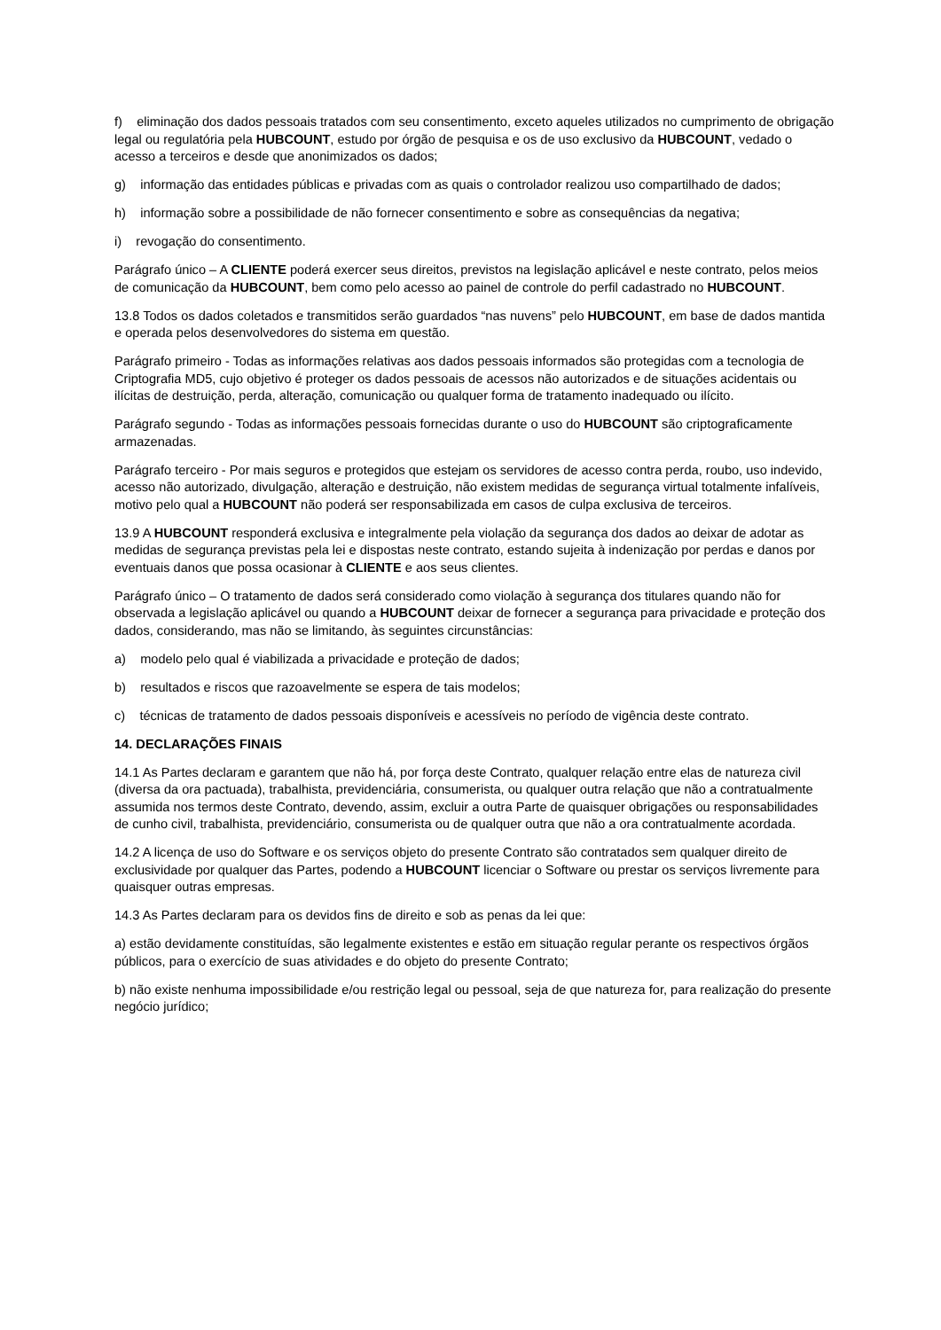f) eliminação dos dados pessoais tratados com seu consentimento, exceto aqueles utilizados no cumprimento de obrigação legal ou regulatória pela HUBCOUNT, estudo por órgão de pesquisa e os de uso exclusivo da HUBCOUNT, vedado o acesso a terceiros e desde que anonimizados os dados;
g) informação das entidades públicas e privadas com as quais o controlador realizou uso compartilhado de dados;
h) informação sobre a possibilidade de não fornecer consentimento e sobre as consequências da negativa;
i) revogação do consentimento.
Parágrafo único – A CLIENTE poderá exercer seus direitos, previstos na legislação aplicável e neste contrato, pelos meios de comunicação da HUBCOUNT, bem como pelo acesso ao painel de controle do perfil cadastrado no HUBCOUNT.
13.8 Todos os dados coletados e transmitidos serão guardados “nas nuvens” pelo HUBCOUNT, em base de dados mantida e operada pelos desenvolvedores do sistema em questão.
Parágrafo primeiro - Todas as informações relativas aos dados pessoais informados são protegidas com a tecnologia de Criptografia MD5, cujo objetivo é proteger os dados pessoais de acessos não autorizados e de situações acidentais ou ilícitas de destruição, perda, alteração, comunicação ou qualquer forma de tratamento inadequado ou ilícito.
Parágrafo segundo - Todas as informações pessoais fornecidas durante o uso do HUBCOUNT são criptograficamente armazenadas.
Parágrafo terceiro - Por mais seguros e protegidos que estejam os servidores de acesso contra perda, roubo, uso indevido, acesso não autorizado, divulgação, alteração e destruição, não existem medidas de segurança virtual totalmente infalíveis, motivo pelo qual a HUBCOUNT não poderá ser responsabilizada em casos de culpa exclusiva de terceiros.
13.9 A HUBCOUNT responderá exclusiva e integralmente pela violação da segurança dos dados ao deixar de adotar as medidas de segurança previstas pela lei e dispostas neste contrato, estando sujeita à indenização por perdas e danos por eventuais danos que possa ocasionar à CLIENTE e aos seus clientes.
Parágrafo único – O tratamento de dados será considerado como violação à segurança dos titulares quando não for observada a legislação aplicável ou quando a HUBCOUNT deixar de fornecer a segurança para privacidade e proteção dos dados, considerando, mas não se limitando, às seguintes circunstâncias:
a) modelo pelo qual é viabilizada a privacidade e proteção de dados;
b) resultados e riscos que razoavelmente se espera de tais modelos;
c) técnicas de tratamento de dados pessoais disponíveis e acessíveis no período de vigência deste contrato.
14. DECLARAÇÕES FINAIS
14.1 As Partes declaram e garantem que não há, por força deste Contrato, qualquer relação entre elas de natureza civil (diversa da ora pactuada), trabalhista, previdenciária, consumerista, ou qualquer outra relação que não a contratualmente assumida nos termos deste Contrato, devendo, assim, excluir a outra Parte de quaisquer obrigações ou responsabilidades de cunho civil, trabalhista, previdenciário, consumerista ou de qualquer outra que não a ora contratualmente acordada.
14.2 A licença de uso do Software e os serviços objeto do presente Contrato são contratados sem qualquer direito de exclusividade por qualquer das Partes, podendo a HUBCOUNT licenciar o Software ou prestar os serviços livremente para quaisquer outras empresas.
14.3 As Partes declaram para os devidos fins de direito e sob as penas da lei que:
a) estão devidamente constituídas, são legalmente existentes e estão em situação regular perante os respectivos órgãos públicos, para o exercício de suas atividades e do objeto do presente Contrato;
b) não existe nenhuma impossibilidade e/ou restrição legal ou pessoal, seja de que natureza for, para realização do presente negócio jurídico;